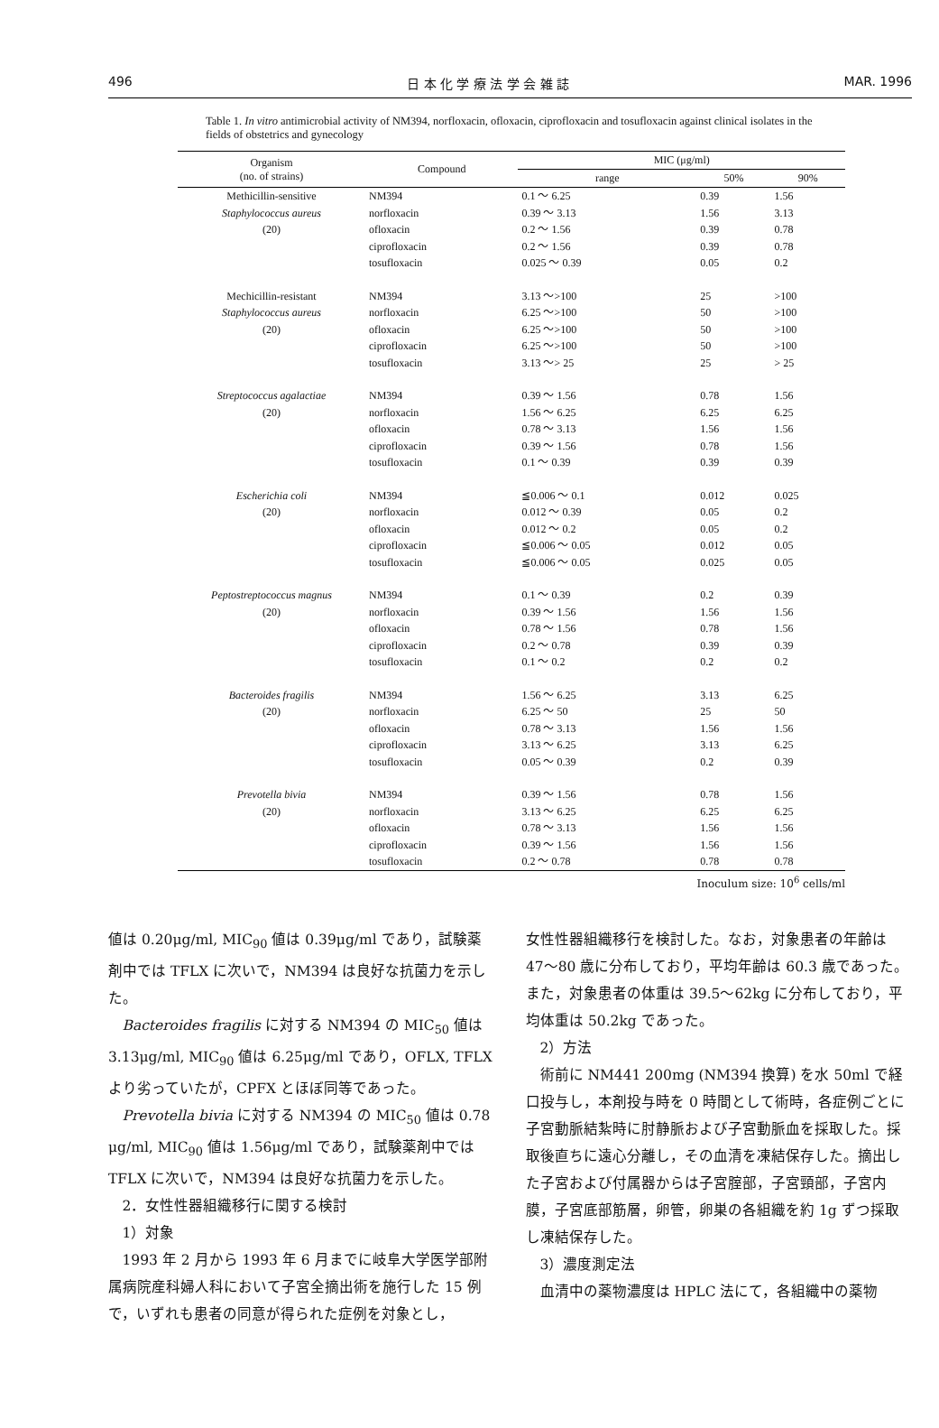496 日 本 化 学 療 法 学 会 雑 誌 MAR. 1996
Table 1. In vitro antimicrobial activity of NM394, norfloxacin, ofloxacin, ciprofloxacin and tosufloxacin against clinical isolates in the fields of obstetrics and gynecology
| Organism (no. of strains) | Compound | MIC (μg/ml) | | |
| --- | --- | --- | --- | --- |
| | | range | 50% | 90% |
| Methicillin-sensitive | NM394 | 0.1 ～ 6.25 | 0.39 | 1.56 |
| Staphylococcus aureus | norfloxacin | 0.39 ～ 3.13 | 1.56 | 3.13 |
| (20) | ofloxacin | 0.2 ～ 1.56 | 0.39 | 0.78 |
| | ciprofloxacin | 0.2 ～ 1.56 | 0.39 | 0.78 |
| | tosufloxacin | 0.025 ～ 0.39 | 0.05 | 0.2 |
| Mechicillin-resistant | NM394 | 3.13 ～>100 | 25 | >100 |
| Staphylococcus aureus | norfloxacin | 6.25 ～>100 | 50 | >100 |
| (20) | ofloxacin | 6.25 ～>100 | 50 | >100 |
| | ciprofloxacin | 6.25 ～>100 | 50 | >100 |
| | tosufloxacin | 3.13 ～> 25 | 25 | > 25 |
| Streptococcus agalactiae | NM394 | 0.39 ～ 1.56 | 0.78 | 1.56 |
| (20) | norfloxacin | 1.56 ～ 6.25 | 6.25 | 6.25 |
| | ofloxacin | 0.78 ～ 3.13 | 1.56 | 1.56 |
| | ciprofloxacin | 0.39 ～ 1.56 | 0.78 | 1.56 |
| | tosufloxacin | 0.1 ～ 0.39 | 0.39 | 0.39 |
| Escherichia coli | NM394 | ≦0.006 ～ 0.1 | 0.012 | 0.025 |
| (20) | norfloxacin | 0.012 ～ 0.39 | 0.05 | 0.2 |
| | ofloxacin | 0.012 ～ 0.2 | 0.05 | 0.2 |
| | ciprofloxacin | ≦0.006 ～ 0.05 | 0.012 | 0.05 |
| | tosufloxacin | ≦0.006 ～ 0.05 | 0.025 | 0.05 |
| Peptostreptococcus magnus | NM394 | 0.1 ～ 0.39 | 0.2 | 0.39 |
| (20) | norfloxacin | 0.39 ～ 1.56 | 1.56 | 1.56 |
| | ofloxacin | 0.78 ～ 1.56 | 0.78 | 1.56 |
| | ciprofloxacin | 0.2 ～ 0.78 | 0.39 | 0.39 |
| | tosufloxacin | 0.1 ～ 0.2 | 0.2 | 0.2 |
| Bacteroides fragilis | NM394 | 1.56 ～ 6.25 | 3.13 | 6.25 |
| (20) | norfloxacin | 6.25 ～ 50 | 25 | 50 |
| | ofloxacin | 0.78 ～ 3.13 | 1.56 | 1.56 |
| | ciprofloxacin | 3.13 ～ 6.25 | 3.13 | 6.25 |
| | tosufloxacin | 0.05 ～ 0.39 | 0.2 | 0.39 |
| Prevotella bivia | NM394 | 0.39 ～ 1.56 | 0.78 | 1.56 |
| (20) | norfloxacin | 3.13 ～ 6.25 | 6.25 | 6.25 |
| | ofloxacin | 0.78 ～ 3.13 | 1.56 | 1.56 |
| | ciprofloxacin | 0.39 ～ 1.56 | 1.56 | 1.56 |
| | tosufloxacin | 0.2 ～ 0.78 | 0.78 | 0.78 |
Inoculum size: 10<sup>6</sup> cells/ml
値は 0.20μg/ml, MIC<sub>90</sub> 値は 0.39μg/ml であり，試験薬剤中では TFLX に次いで，NM394 は良好な抗菌力を示した。
Bacteroides fragilis に対する NM394 の MIC<sub>50</sub> 値は 3.13μg/ml, MIC<sub>90</sub> 値は 6.25μg/ml であり，OFLX, TFLX より劣っていたが，CPFX とほぼ同等であった。
Prevotella bivia に対する NM394 の MIC<sub>50</sub> 値は 0.78 μg/ml, MIC<sub>90</sub> 値は 1.56μg/ml であり，試験薬剤中では TFLX に次いで，NM394 は良好な抗菌力を示した。
2．女性性器組織移行に関する検討
1）対象
1993 年 2 月から 1993 年 6 月までに岐阜大学医学部附属病院産科婦人科において子宮全摘出術を施行した 15 例で，いずれも患者の同意が得られた症例を対象とし，
女性性器組織移行を検討した。なお，対象患者の年齢は 47〜80 歳に分布しており，平均年齢は 60.3 歳であった。また，対象患者の体重は 39.5〜62kg に分布しており，平均体重は 50.2kg であった。
2）方法
術前に NM441 200mg (NM394 換算) を水 50ml で経口投与し，本剤投与時を 0 時間として術時，各症例ごとに子宮動脈結紮時に肘静脈および子宮動脈血を採取した。採取後直ちに遠心分離し，その血清を凍結保存した。摘出した子宮および付属器からは子宮腟部，子宮頸部，子宮内膜，子宮底部筋層，卵管，卵巣の各組織を約 1g ずつ採取し凍結保存した。
3）濃度測定法
血清中の薬物濃度は HPLC 法にて，各組織中の薬物